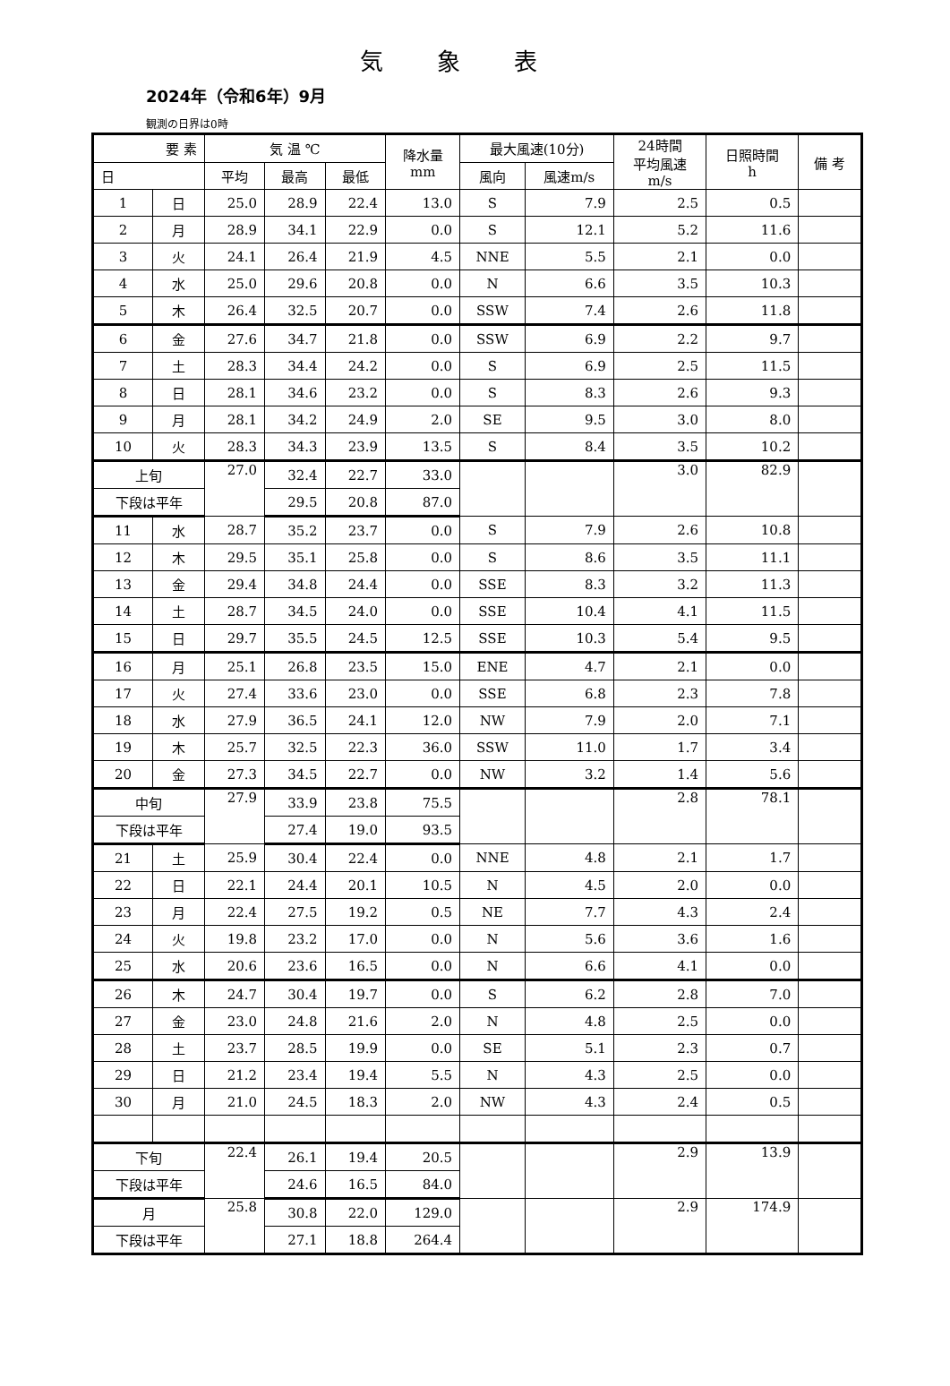気象表
2024年（令和6年）9月
観測の日界は0時
| 要 素 | | 気 温 ℃ | | | 降水量 mm | 最大風速(10分) | | 24時間 平均風速 m/s | 日照時間 h | 備 考 |
| --- | --- | --- | --- | --- | --- | --- | --- | --- | --- | --- |
| 日 | | 平均 | 最高 | 最低 | | 風向 | 風速m/s | | | |
| 1 | 日 | 25.0 | 28.9 | 22.4 | 13.0 | S | 7.9 | 2.5 | 0.5 | |
| 2 | 月 | 28.9 | 34.1 | 22.9 | 0.0 | S | 12.1 | 5.2 | 11.6 | |
| 3 | 火 | 24.1 | 26.4 | 21.9 | 4.5 | NNE | 5.5 | 2.1 | 0.0 | |
| 4 | 水 | 25.0 | 29.6 | 20.8 | 0.0 | N | 6.6 | 3.5 | 10.3 | |
| 5 | 木 | 26.4 | 32.5 | 20.7 | 0.0 | SSW | 7.4 | 2.6 | 11.8 | |
| 6 | 金 | 27.6 | 34.7 | 21.8 | 0.0 | SSW | 6.9 | 2.2 | 9.7 | |
| 7 | 土 | 28.3 | 34.4 | 24.2 | 0.0 | S | 6.9 | 2.5 | 11.5 | |
| 8 | 日 | 28.1 | 34.6 | 23.2 | 0.0 | S | 8.3 | 2.6 | 9.3 | |
| 9 | 月 | 28.1 | 34.2 | 24.9 | 2.0 | SE | 9.5 | 3.0 | 8.0 | |
| 10 | 火 | 28.3 | 34.3 | 23.9 | 13.5 | S | 8.4 | 3.5 | 10.2 | |
| 上旬 | | 27.0 | 32.4 | 22.7 | 33.0 | | | 3.0 | 82.9 | |
| 下段は平年 | | | 29.5 | 20.8 | 87.0 | | | | | |
| 11 | 水 | 28.7 | 35.2 | 23.7 | 0.0 | S | 7.9 | 2.6 | 10.8 | |
| 12 | 木 | 29.5 | 35.1 | 25.8 | 0.0 | S | 8.6 | 3.5 | 11.1 | |
| 13 | 金 | 29.4 | 34.8 | 24.4 | 0.0 | SSE | 8.3 | 3.2 | 11.3 | |
| 14 | 土 | 28.7 | 34.5 | 24.0 | 0.0 | SSE | 10.4 | 4.1 | 11.5 | |
| 15 | 日 | 29.7 | 35.5 | 24.5 | 12.5 | SSE | 10.3 | 5.4 | 9.5 | |
| 16 | 月 | 25.1 | 26.8 | 23.5 | 15.0 | ENE | 4.7 | 2.1 | 0.0 | |
| 17 | 火 | 27.4 | 33.6 | 23.0 | 0.0 | SSE | 6.8 | 2.3 | 7.8 | |
| 18 | 水 | 27.9 | 36.5 | 24.1 | 12.0 | NW | 7.9 | 2.0 | 7.1 | |
| 19 | 木 | 25.7 | 32.5 | 22.3 | 36.0 | SSW | 11.0 | 1.7 | 3.4 | |
| 20 | 金 | 27.3 | 34.5 | 22.7 | 0.0 | NW | 3.2 | 1.4 | 5.6 | |
| 中旬 | | 27.9 | 33.9 | 23.8 | 75.5 | | | 2.8 | 78.1 | |
| 下段は平年 | | | 27.4 | 19.0 | 93.5 | | | | | |
| 21 | 土 | 25.9 | 30.4 | 22.4 | 0.0 | NNE | 4.8 | 2.1 | 1.7 | |
| 22 | 日 | 22.1 | 24.4 | 20.1 | 10.5 | N | 4.5 | 2.0 | 0.0 | |
| 23 | 月 | 22.4 | 27.5 | 19.2 | 0.5 | NE | 7.7 | 4.3 | 2.4 | |
| 24 | 火 | 19.8 | 23.2 | 17.0 | 0.0 | N | 5.6 | 3.6 | 1.6 | |
| 25 | 水 | 20.6 | 23.6 | 16.5 | 0.0 | N | 6.6 | 4.1 | 0.0 | |
| 26 | 木 | 24.7 | 30.4 | 19.7 | 0.0 | S | 6.2 | 2.8 | 7.0 | |
| 27 | 金 | 23.0 | 24.8 | 21.6 | 2.0 | N | 4.8 | 2.5 | 0.0 | |
| 28 | 土 | 23.7 | 28.5 | 19.9 | 0.0 | SE | 5.1 | 2.3 | 0.7 | |
| 29 | 日 | 21.2 | 23.4 | 19.4 | 5.5 | N | 4.3 | 2.5 | 0.0 | |
| 30 | 月 | 21.0 | 24.5 | 18.3 | 2.0 | NW | 4.3 | 2.4 | 0.5 | |
| 下旬 | | 22.4 | 26.1 | 19.4 | 20.5 | | | 2.9 | 13.9 | |
| 下段は平年 | | | 24.6 | 16.5 | 84.0 | | | | | |
| 月 | | 25.8 | 30.8 | 22.0 | 129.0 | | | 2.9 | 174.9 | |
| 下段は平年 | | | 27.1 | 18.8 | 264.4 | | | | | |